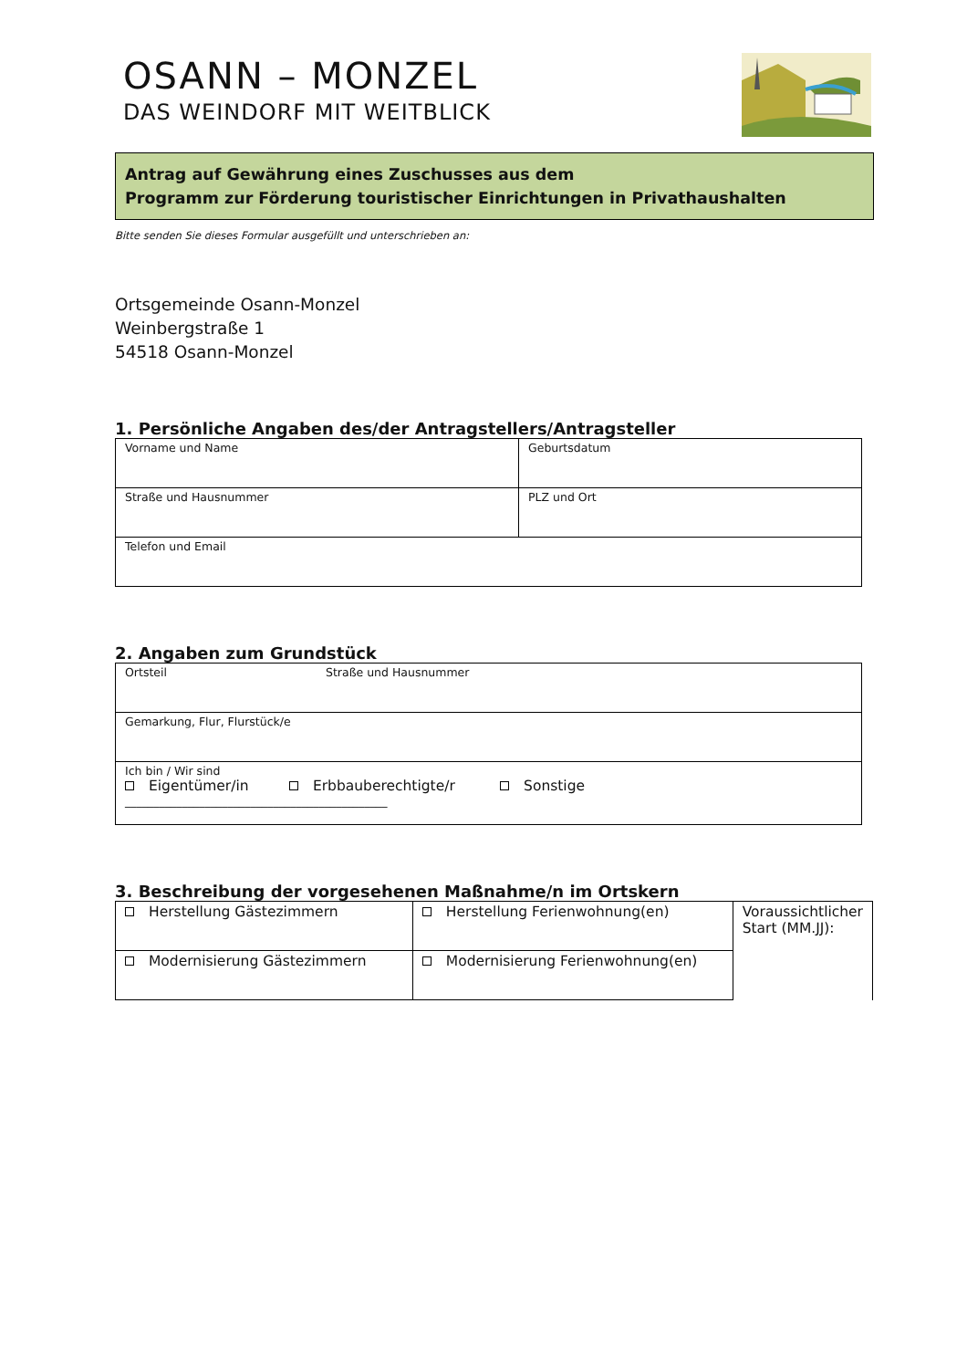OSANN – MONZEL
DAS WEINDORF MIT WEITBLICK
Antrag auf Gewährung eines Zuschusses aus dem
Programm zur Förderung touristischer Einrichtungen in Privathaushalten
Bitte senden Sie dieses Formular ausgefüllt und unterschrieben an:
Ortsgemeinde Osann-Monzel
Weinbergstraße 1
54518 Osann-Monzel
1. Persönliche Angaben des/der Antragstellers/Antragsteller
| Vorname und Name | Geburtsdatum |
| Straße und Hausnummer | PLZ und Ort |
| Telefon und Email | |
2. Angaben zum Grundstück
| Ortsteil | Straße und Hausnummer |
| Gemarkung, Flur, Flurstück/e | |
| Ich bin / Wir sind Eigentümer/in Erbbauberechtigte/r Sonstige ______________________________________________ | |
3. Beschreibung der vorgesehenen Maßnahme/n im Ortskern
| Herstellung Gästezimmern | Herstellung Ferienwohnung(en) | Voraussichtlicher Start (MM.JJ): |
| Modernisierung Gästezimmern | Modernisierung Ferienwohnung(en) | |